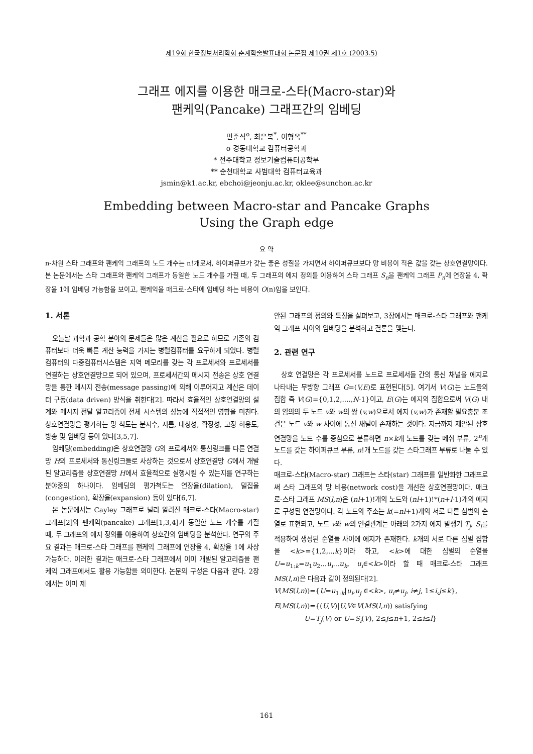제19회 한국정보처리학회 춘계학술발표대회 논문집 제10권 제1호 (2003.5)
그래프 에지를 이용한 매크로-스타(Macro-star)와
팬케익(Pancake) 그래프간의 임베딩
민준식<sup>o</sup>, 최은복<sup>*</sup>, 이형옥<sup>**</sup>
o 경동대학교 컴퓨터공학과
* 전주대학교 정보기술컴퓨터공학부
** 순천대학교 사범대학 컴퓨터교육과
jsmin@k1.ac.kr, ebchoi@jeonju.ac.kr, oklee@sunchon.ac.kr
Embedding between Macro-star and Pancake Graphs
Using the Graph edge
요 약
n-차원 스타 그래프와 팬케익 그래프의 노드 개수는 n!개로서, 하이퍼큐브가 갖는 좋은 성질을 가지면서 하이퍼큐브보다 망 비용이 적은 값을 갖는 상호연결망이다. 본 논문에서는 스타 그래프와 팬케익 그래프가 동일한 노드 개수를 가질 때, 두 그래프의 에지 정의를 이용하여 스타 그래프 S<sub>n</sub>을 팬케익 그래프 P<sub>n</sub>에 연장율 4, 확장율 1에 임베딩 가능함을 보이고, 팬케익을 매크로-스타에 임베딩 하는 비용이 O(n)임을 보인다.
1. 서론
오늘날 과학과 공학 분야의 문제들은 많은 계산을 필요로 하므로 기존의 컴퓨터보다 더욱 빠른 계산 능력을 가지는 병렬컴퓨터를 요구하게 되었다. 병렬 컴퓨터의 다중컴퓨터시스템은 지역 메모리를 갖는 각 프로세서와 프로세서를 연결하는 상호연결망으로 되어 있으며, 프로세서간의 메시지 전송은 상호 연결망을 통한 메시지 전송(message passing)에 의해 이루어지고 계산은 데이터 구동(data driven) 방식을 취한다[2]. 따라서 효율적인 상호연결망의 설계와 메시지 전달 알고리즘이 전체 시스템의 성능에 직접적인 영향을 미친다. 상호연결망을 평가하는 망 척도는 분지수, 지름, 대칭성, 확장성, 고장 허용도, 방송 및 임베딩 등이 있다[3,5,7].
임베딩(embedding)은 상호연결망 G의 프로세서와 통신링크를 다른 연결망 H의 프로세서와 통신링크들로 사상하는 것으로서 상호연결망 G에서 개발된 알고리즘을 상호연결망 H에서 효율적으로 실행시킬 수 있는지를 연구하는 분야중의 하나이다. 임베딩의 평가척도는 연장율(dilation), 밀집율(congestion), 확장율(expansion) 등이 있다[6,7].
본 논문에서는 Cayley 그래프로 널리 알려진 매크로-스타(Macro-star) 그래프[2]와 팬케익(pancake) 그래프[1,3,4]가 동일한 노드 개수를 가질 때, 두 그래프의 에지 정의를 이용하여 상호간의 임베딩을 분석한다. 연구의 주요 결과는 매크로-스타 그래프를 팬케익 그래프에 연장율 4, 확장율 1에 사상 가능하다. 이러한 결과는 매크로-스타 그래프에서 이미 개발된 알고리즘을 팬케익 그래프에서도 활용 가능함을 의미한다. 논문의 구성은 다음과 같다. 2장에서는 이미 제
안된 그래프의 정의와 특징을 살펴보고, 3장에서는 매크로-스타 그래프와 팬케익 그래프 사이의 임베딩을 분석하고 결론을 맺는다.
2. 관련 연구
상호 연결망은 각 프로세서를 노드로 프로세서들 간의 통신 채널을 에지로 나타내는 무방향 그래프 G=(V,E)로 표현된다[5]. 여기서 V(G)는 노드들의 집합 즉 V(G)={0,1,2,....,N-1}이고, E(G)는 에지의 집합으로써 V(G) 내의 임의의 두 노드 v와 w의 쌍 (v,w)으로서 에지 (v,w)가 존재할 필요충분 조건은 노드 v와 w 사이에 통신 채널이 존재하는 것이다. 지금까지 제안된 상호연결망을 노드 수를 중심으로 분류하면 n×k개 노드를 갖는 메쉬 부류, 2<sup>n</sup>개 노드를 갖는 하이퍼큐브 부류, n!개 노드를 갖는 스타그래프 부류로 나눌 수 있다.
매크로-스타(Macro-star) 그래프는 스타(star) 그래프를 일반화한 그래프로써 스타 그래프의 망 비용(network cost)을 개선한 상호연결망이다. 매크로-스타 그래프 MS(l,n)은 (nl+1)!개의 노드와 (nl+1)!*(n+l-1)개의 에지로 구성된 연결망이다. 각 노드의 주소는 k(=nl+1)개의 서로 다른 심벌의 순열로 표현되고, 노드 v와 w의 연결관계는 아래의 2가지 에지 발생기 T<sub>j</sub>, S<sub>i</sub>를 적용하여 생성된 순열들 사이에 에지가 존재한다. k개의 서로 다른 심벌 집합을 <k>={1,2,..,k}이라 하고, <k>에 대한 심벌의 순열을 U=u<sub>1:k</sub>=u<sub>1</sub>u<sub>2</sub>...u<sub>i</sub>...u<sub>k</sub>, u<sub>i</sub>∈<k>이라 할 때 매크로-스타 그래프 MS(l,n)은 다음과 같이 정의된다[2].
V(MS(l,n))={U=u<sub>1:k</sub>|u<sub>i</sub>,u<sub>j</sub> ∈<k>, u<sub>i</sub>≠u<sub>j</sub>, i≠j, 1≤i,j≤k},
E(MS(l,n))={(U,V)|U,V∈V(MS(l,n)) satisfying
U=T<sub>j</sub>(V) or U=S<sub>i</sub>(V), 2≤j≤n+1, 2≤i≤l}
161